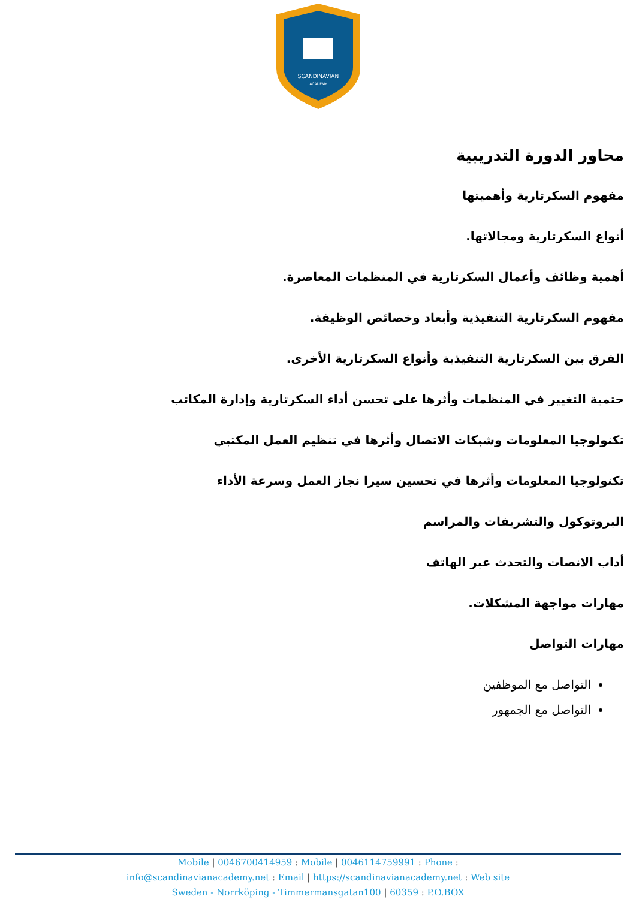SCANDINAVIAN
ACADEMY
محاور الدورة التدريبية
مفهوم السكرتارية وأهميتها
أنواع السكرتارية ومجالاتها.
أهمية وظائف وأعمال السكرتارية في المنظمات المعاصرة.
مفهوم السكرتارية التنفيذية وأبعاد وخصائص الوظيفة.
الفرق بين السكرتارية التنفيذية وأنواع السكرتارية الأخرى.
حتمية التغيير في المنظمات وأثرها على تحسن أداء السكرتارية وإدارة المكاتب
تكنولوجيا المعلومات وشبكات الاتصال وأثرها في تنظيم العمل المكتبي
تكنولوجيا المعلومات وأثرها في تحسين سيرا نجاز العمل وسرعة الأداء
البروتوكول والتشريفات والمراسم
أداب الانصات والتحدث عبر الهاتف
مهارات مواجهة المشكلات.
مهارات التواصل
التواصل مع الموظفين
التواصل مع الجمهور
Mobile | 0046700414959 : Mobile | 0046114759991 : Phone :
info@scandinavianacademy.net : Email | https://scandinavianacademy.net : Web site
Sweden - Norrköping - Timmermansgatan100 | 60359 : P.O.BOX